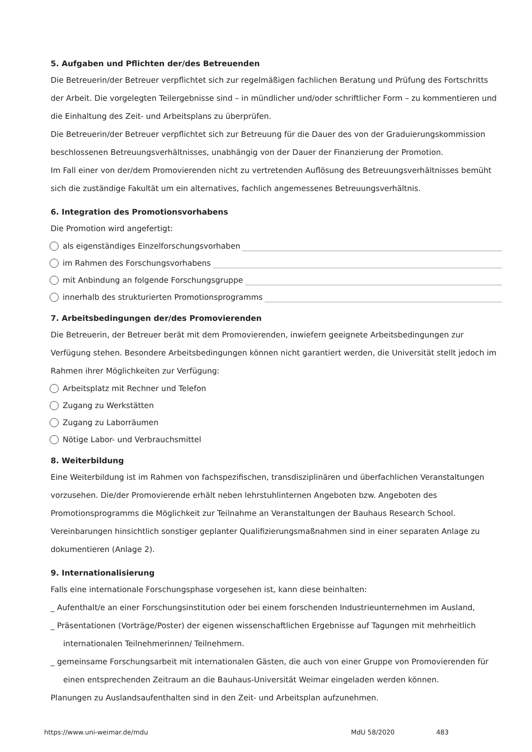5. Aufgaben und Pflichten der/des Betreuenden
Die Betreuerin/der Betreuer verpflichtet sich zur regelmäßigen fachlichen Beratung und Prüfung des Fortschritts der Arbeit. Die vorgelegten Teilergebnisse sind – in mündlicher und/oder schriftlicher Form – zu kommentieren und die Einhaltung des Zeit- und Arbeitsplans zu überprüfen.
Die Betreuerin/der Betreuer verpflichtet sich zur Betreuung für die Dauer des von der Graduierungskommission beschlossenen Betreuungsverhältnisses, unabhängig von der Dauer der Finanzierung der Promotion.
Im Fall einer von der/dem Promovierenden nicht zu vertretenden Auflösung des Betreuungsverhältnisses bemüht sich die zuständige Fakultät um ein alternatives, fachlich angemessenes Betreuungsverhältnis.
6. Integration des Promotionsvorhabens
Die Promotion wird angefertigt:
als eigenständiges Einzelforschungsvorhaben
im Rahmen des Forschungsvorhabens
mit Anbindung an folgende Forschungsgruppe
innerhalb des strukturierten Promotionsprogramms
7. Arbeitsbedingungen der/des Promovierenden
Die Betreuerin, der Betreuer berät mit dem Promovierenden, inwiefern geeignete Arbeitsbedingungen zur Verfügung stehen. Besondere Arbeitsbedingungen können nicht garantiert werden, die Universität stellt jedoch im Rahmen ihrer Möglichkeiten zur Verfügung:
Arbeitsplatz mit Rechner und Telefon
Zugang zu Werkstätten
Zugang zu Laborräumen
Nötige Labor- und Verbrauchsmittel
8. Weiterbildung
Eine Weiterbildung ist im Rahmen von fachspezifischen, transdisziplinären und überfachlichen Veranstaltungen vorzusehen. Die/der Promovierende erhält neben lehrstuhlinternen Angeboten bzw. Angeboten des Promotionsprogramms die Möglichkeit zur Teilnahme an Veranstaltungen der Bauhaus Research School. Vereinbarungen hinsichtlich sonstiger geplanter Qualifizierungsmaßnahmen sind in einer separaten Anlage zu dokumentieren (Anlage 2).
9. Internationalisierung
Falls eine internationale Forschungsphase vorgesehen ist, kann diese beinhalten:
_ Aufenthalt/e an einer Forschungsinstitution oder bei einem forschenden Industrieunternehmen im Ausland,
_ Präsentationen (Vorträge/Poster) der eigenen wissenschaftlichen Ergebnisse auf Tagungen mit mehrheitlich
internationalen Teilnehmerinnen/ Teilnehmern.
_ gemeinsame Forschungsarbeit mit internationalen Gästen, die auch von einer Gruppe von Promovierenden für
einen entsprechenden Zeitraum an die Bauhaus-Universität Weimar eingeladen werden können.
Planungen zu Auslandsaufenthalten sind in den Zeit- und Arbeitsplan aufzunehmen.
https://www.uni-weimar.de/mdu MdU 58/2020 483